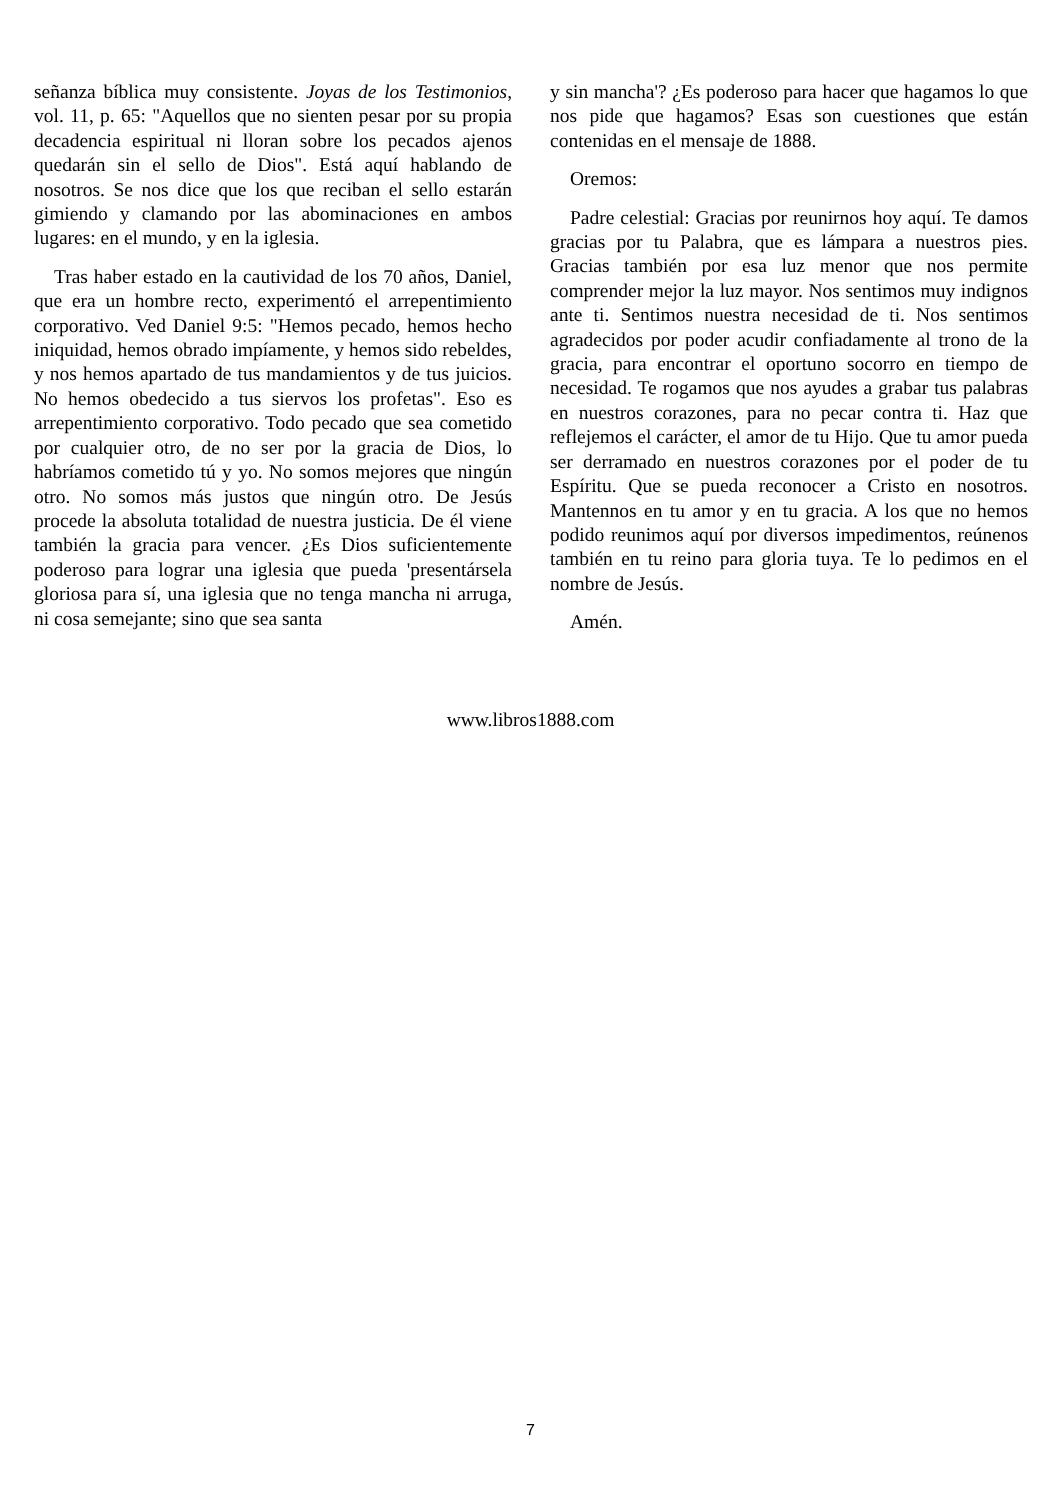señanza bíblica muy consistente. Joyas de los Testimonios, vol. 11, p. 65: "Aquellos que no sienten pesar por su propia decadencia espiritual ni lloran sobre los pecados ajenos quedarán sin el sello de Dios". Está aquí hablando de nosotros. Se nos dice que los que reciban el sello estarán gimiendo y clamando por las abominaciones en ambos lugares: en el mundo, y en la iglesia.
Tras haber estado en la cautividad de los 70 años, Daniel, que era un hombre recto, experimentó el arrepentimiento corporativo. Ved Daniel 9:5: "Hemos pecado, hemos hecho iniquidad, hemos obrado impíamente, y hemos sido rebeldes, y nos hemos apartado de tus mandamientos y de tus juicios. No hemos obedecido a tus siervos los profetas". Eso es arrepentimiento corporativo. Todo pecado que sea cometido por cualquier otro, de no ser por la gracia de Dios, lo habríamos cometido tú y yo. No somos mejores que ningún otro. No somos más justos que ningún otro. De Jesús procede la absoluta totalidad de nuestra justicia. De él viene también la gracia para vencer. ¿Es Dios suficientemente poderoso para lograr una iglesia que pueda 'presentársela gloriosa para sí, una iglesia que no tenga mancha ni arruga, ni cosa semejante; sino que sea santa
y sin mancha'? ¿Es poderoso para hacer que hagamos lo que nos pide que hagamos? Esas son cuestiones que están contenidas en el mensaje de 1888.
Oremos:
Padre celestial: Gracias por reunirnos hoy aquí. Te damos gracias por tu Palabra, que es lámpara a nuestros pies. Gracias también por esa luz menor que nos permite comprender mejor la luz mayor. Nos sentimos muy indignos ante ti. Sentimos nuestra necesidad de ti. Nos sentimos agradecidos por poder acudir confiadamente al trono de la gracia, para encontrar el oportuno socorro en tiempo de necesidad. Te rogamos que nos ayudes a grabar tus palabras en nuestros corazones, para no pecar contra ti. Haz que reflejemos el carácter, el amor de tu Hijo. Que tu amor pueda ser derramado en nuestros corazones por el poder de tu Espíritu. Que se pueda reconocer a Cristo en nosotros. Mantennos en tu amor y en tu gracia. A los que no hemos podido reunimos aquí por diversos impedimentos, reúnenos también en tu reino para gloria tuya. Te lo pedimos en el nombre de Jesús.
Amén.
www.libros1888.com
7